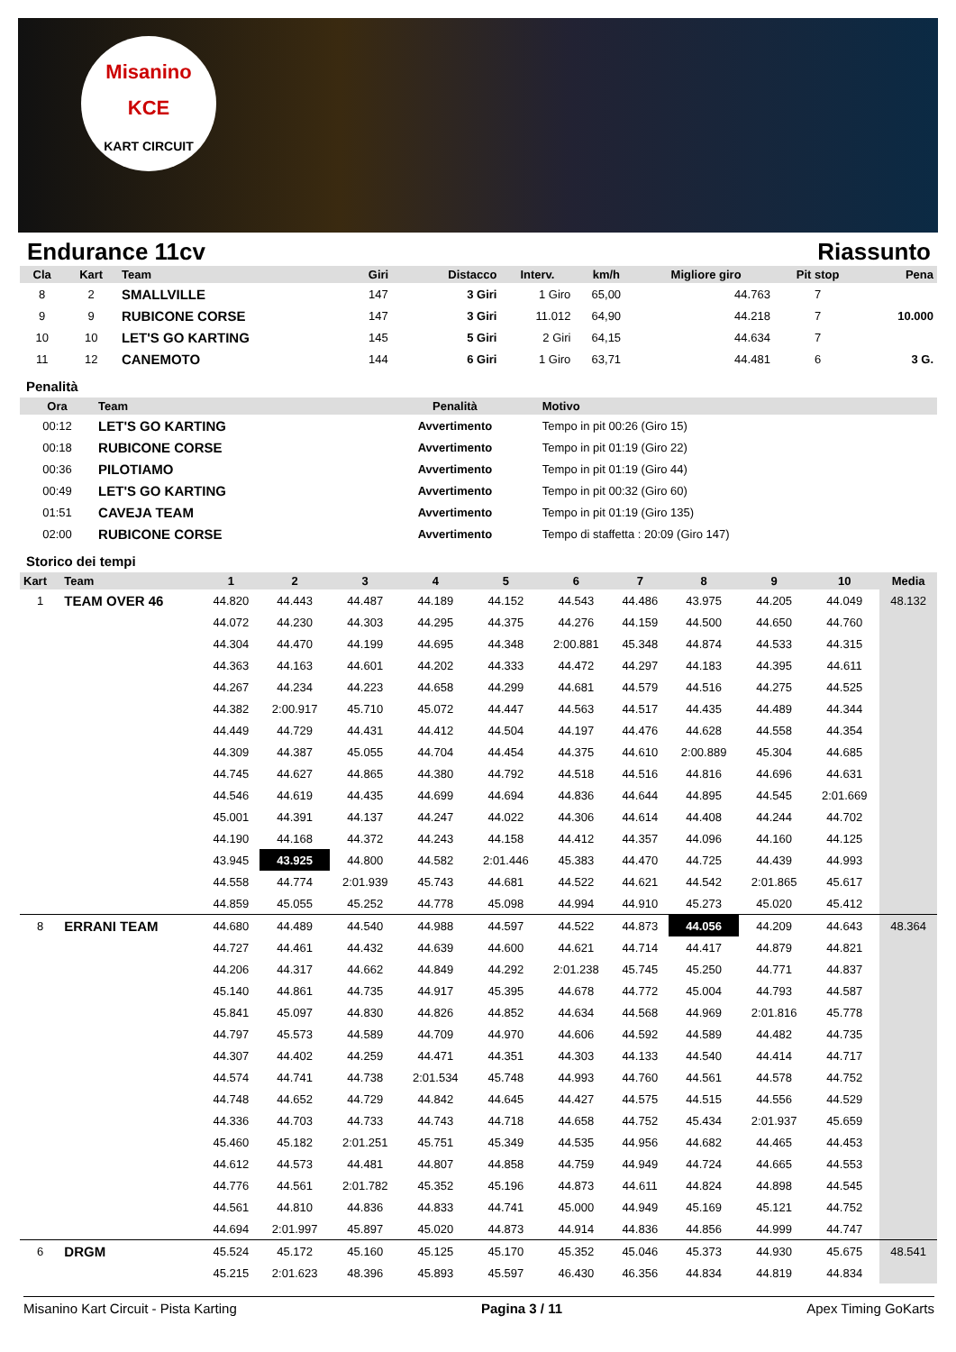Misanino
KCE
KART CIRCUIT
Endurance 11cv Riassunto
| Cla | Kart | Team | Giri | Distacco | Interv. | km/h | Migliore giro | Pit stop | Pena |
| --- | --- | --- | --- | --- | --- | --- | --- | --- | --- |
| 8 | 2 | SMALLVILLE | 147 | 3 Giri | 1 Giro | 65,00 | 44.763 | 7 | |
| 9 | 9 | RUBICONE CORSE | 147 | 3 Giri | 11.012 | 64,90 | 44.218 | 7 | 10.000 |
| 10 | 10 | LET'S GO KARTING | 145 | 5 Giri | 2 Giri | 64,15 | 44.634 | 7 | |
| 11 | 12 | CANEMOTO | 144 | 6 Giri | 1 Giro | 63,71 | 44.481 | 6 | 3 G. |
Penalità
| Ora | Team | Penalità | Motivo |
| --- | --- | --- | --- |
| 00:12 | LET'S GO KARTING | Avvertimento | Tempo in pit 00:26 (Giro 15) |
| 00:18 | RUBICONE CORSE | Avvertimento | Tempo in pit 01:19 (Giro 22) |
| 00:36 | PILOTIAMO | Avvertimento | Tempo in pit 01:19 (Giro 44) |
| 00:49 | LET'S GO KARTING | Avvertimento | Tempo in pit 00:32 (Giro 60) |
| 01:51 | CAVEJA TEAM | Avvertimento | Tempo in pit 01:19 (Giro 135) |
| 02:00 | RUBICONE CORSE | Avvertimento | Tempo di staffetta : 20:09 (Giro 147) |
Storico dei tempi
| Kart | Team | 1 | 2 | 3 | 4 | 5 | 6 | 7 | 8 | 9 | 10 | Media |
| --- | --- | --- | --- | --- | --- | --- | --- | --- | --- | --- | --- | --- |
| 1 | TEAM OVER 46 | 44.820 | 44.443 | 44.487 | 44.189 | 44.152 | 44.543 | 44.486 | 43.975 | 44.205 | 44.049 | 48.132 |
| | | 44.072 | 44.230 | 44.303 | 44.295 | 44.375 | 44.276 | 44.159 | 44.500 | 44.650 | 44.760 | |
| | | 44.304 | 44.470 | 44.199 | 44.695 | 44.348 | 2:00.881 | 45.348 | 44.874 | 44.533 | 44.315 | |
| | | 44.363 | 44.163 | 44.601 | 44.202 | 44.333 | 44.472 | 44.297 | 44.183 | 44.395 | 44.611 | |
| | | 44.267 | 44.234 | 44.223 | 44.658 | 44.299 | 44.681 | 44.579 | 44.516 | 44.275 | 44.525 | |
| | | 44.382 | 2:00.917 | 45.710 | 45.072 | 44.447 | 44.563 | 44.517 | 44.435 | 44.489 | 44.344 | |
| | | 44.449 | 44.729 | 44.431 | 44.412 | 44.504 | 44.197 | 44.476 | 44.628 | 44.558 | 44.354 | |
| | | 44.309 | 44.387 | 45.055 | 44.704 | 44.454 | 44.375 | 44.610 | 2:00.889 | 45.304 | 44.685 | |
| | | 44.745 | 44.627 | 44.865 | 44.380 | 44.792 | 44.518 | 44.516 | 44.816 | 44.696 | 44.631 | |
| | | 44.546 | 44.619 | 44.435 | 44.699 | 44.694 | 44.836 | 44.644 | 44.895 | 44.545 | 2:01.669 | |
| | | 45.001 | 44.391 | 44.137 | 44.247 | 44.022 | 44.306 | 44.614 | 44.408 | 44.244 | 44.702 | |
| | | 44.190 | 44.168 | 44.372 | 44.243 | 44.158 | 44.412 | 44.357 | 44.096 | 44.160 | 44.125 | |
| | | 43.945 | 43.925 | 44.800 | 44.582 | 2:01.446 | 45.383 | 44.470 | 44.725 | 44.439 | 44.993 | |
| | | 44.558 | 44.774 | 2:01.939 | 45.743 | 44.681 | 44.522 | 44.621 | 44.542 | 2:01.865 | 45.617 | |
| | | 44.859 | 45.055 | 45.252 | 44.778 | 45.098 | 44.994 | 44.910 | 45.273 | 45.020 | 45.412 | |
| 8 | ERRANI TEAM | 44.680 | 44.489 | 44.540 | 44.988 | 44.597 | 44.522 | 44.873 | 44.056 | 44.209 | 44.643 | 48.364 |
| | | 44.727 | 44.461 | 44.432 | 44.639 | 44.600 | 44.621 | 44.714 | 44.417 | 44.879 | 44.821 | |
| | | 44.206 | 44.317 | 44.662 | 44.849 | 44.292 | 2:01.238 | 45.745 | 45.250 | 44.771 | 44.837 | |
| | | 45.140 | 44.861 | 44.735 | 44.917 | 45.395 | 44.678 | 44.772 | 45.004 | 44.793 | 44.587 | |
| | | 45.841 | 45.097 | 44.830 | 44.826 | 44.852 | 44.634 | 44.568 | 44.969 | 2:01.816 | 45.778 | |
| | | 44.797 | 45.573 | 44.589 | 44.709 | 44.970 | 44.606 | 44.592 | 44.589 | 44.482 | 44.735 | |
| | | 44.307 | 44.402 | 44.259 | 44.471 | 44.351 | 44.303 | 44.133 | 44.540 | 44.414 | 44.717 | |
| | | 44.574 | 44.741 | 44.738 | 2:01.534 | 45.748 | 44.993 | 44.760 | 44.561 | 44.578 | 44.752 | |
| | | 44.748 | 44.652 | 44.729 | 44.842 | 44.645 | 44.427 | 44.575 | 44.515 | 44.556 | 44.529 | |
| | | 44.336 | 44.703 | 44.733 | 44.743 | 44.718 | 44.658 | 44.752 | 45.434 | 2:01.937 | 45.659 | |
| | | 45.460 | 45.182 | 2:01.251 | 45.751 | 45.349 | 44.535 | 44.956 | 44.682 | 44.465 | 44.453 | |
| | | 44.612 | 44.573 | 44.481 | 44.807 | 44.858 | 44.759 | 44.949 | 44.724 | 44.665 | 44.553 | |
| | | 44.776 | 44.561 | 2:01.782 | 45.352 | 45.196 | 44.873 | 44.611 | 44.824 | 44.898 | 44.545 | |
| | | 44.561 | 44.810 | 44.836 | 44.833 | 44.741 | 45.000 | 44.949 | 45.169 | 45.121 | 44.752 | |
| | | 44.694 | 2:01.997 | 45.897 | 45.020 | 44.873 | 44.914 | 44.836 | 44.856 | 44.999 | 44.747 | |
| 6 | DRGM | 45.524 | 45.172 | 45.160 | 45.125 | 45.170 | 45.352 | 45.046 | 45.373 | 44.930 | 45.675 | 48.541 |
| | | 45.215 | 2:01.623 | 48.396 | 45.893 | 45.597 | 46.430 | 46.356 | 44.834 | 44.819 | 44.834 | |
Misanino Kart Circuit - Pista Karting Pagina 3 / 11 Apex Timing GoKarts